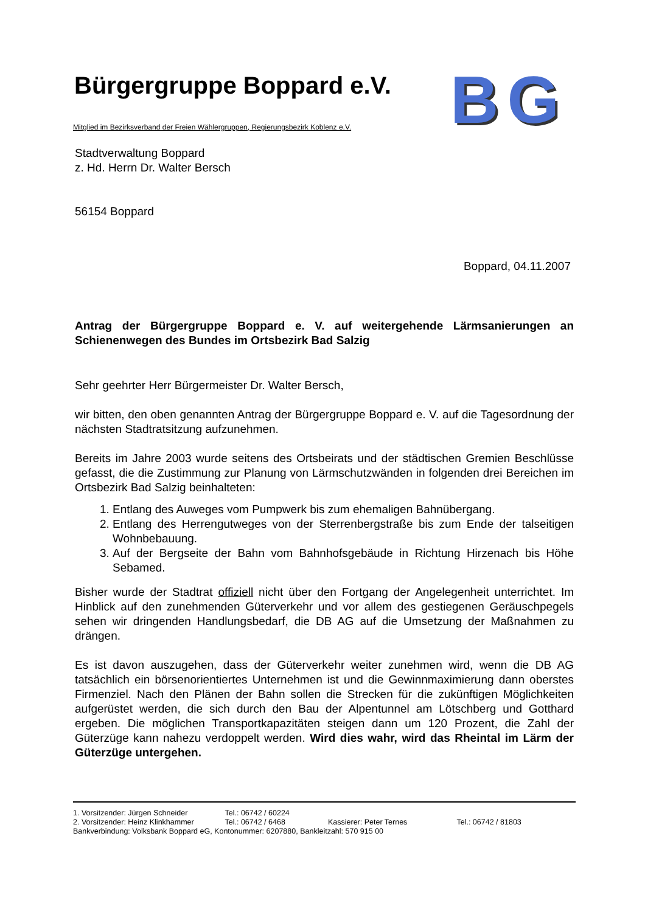Bürgergruppe Boppard e.V.
BG
Mitglied im Bezirksverband der Freien Wählergruppen, Regierungsbezirk Koblenz e.V.
Stadtverwaltung Boppard
z. Hd. Herrn Dr. Walter Bersch
56154 Boppard
Boppard, 04.11.2007
Antrag der Bürgergruppe Boppard e. V. auf weitergehende Lärmsanierungen an Schienenwegen des Bundes im Ortsbezirk Bad Salzig
Sehr geehrter Herr Bürgermeister Dr. Walter Bersch,
wir bitten, den oben genannten Antrag der Bürgergruppe Boppard e. V. auf die Tagesordnung der nächsten Stadtratsitzung aufzunehmen.
Bereits im Jahre 2003 wurde seitens des Ortsbeirats und der städtischen Gremien Beschlüsse gefasst, die die Zustimmung zur Planung von Lärmschutzwänden in folgenden drei Bereichen im Ortsbezirk Bad Salzig beinhalteten:
1. Entlang des Auweges vom Pumpwerk bis zum ehemaligen Bahnübergang.
2. Entlang des Herrengutweges von der Sterrenbergstraße bis zum Ende der talseitigen Wohnbebauung.
3. Auf der Bergseite der Bahn vom Bahnhofsgebäude in Richtung Hirzenach bis Höhe Sebamed.
Bisher wurde der Stadtrat offiziell nicht über den Fortgang der Angelegenheit unterrichtet. Im Hinblick auf den zunehmenden Güterverkehr und vor allem des gestiegenen Geräuschpegels sehen wir dringenden Handlungsbedarf, die DB AG auf die Umsetzung der Maßnahmen zu drängen.
Es ist davon auszugehen, dass der Güterverkehr weiter zunehmen wird, wenn die DB AG tatsächlich ein börsenorientiertes Unternehmen ist und die Gewinnmaximierung dann oberstes Firmenziel. Nach den Plänen der Bahn sollen die Strecken für die zukünftigen Möglichkeiten aufgerüstet werden, die sich durch den Bau der Alpentunnel am Lötschberg und Gotthard ergeben. Die möglichen Transportkapazitäten steigen dann um 120 Prozent, die Zahl der Güterzüge kann nahezu verdoppelt werden. Wird dies wahr, wird das Rheintal im Lärm der Güterzüge untergehen.
1. Vorsitzender: Jürgen Schneider Tel.: 06742 / 60224
2. Vorsitzender: Heinz Klinkhammer Tel.: 06742 / 6468 Kassierer: Peter Ternes Tel.: 06742 / 81803
Bankverbindung: Volksbank Boppard eG, Kontonummer: 6207880, Bankleitzahl: 570 915 00